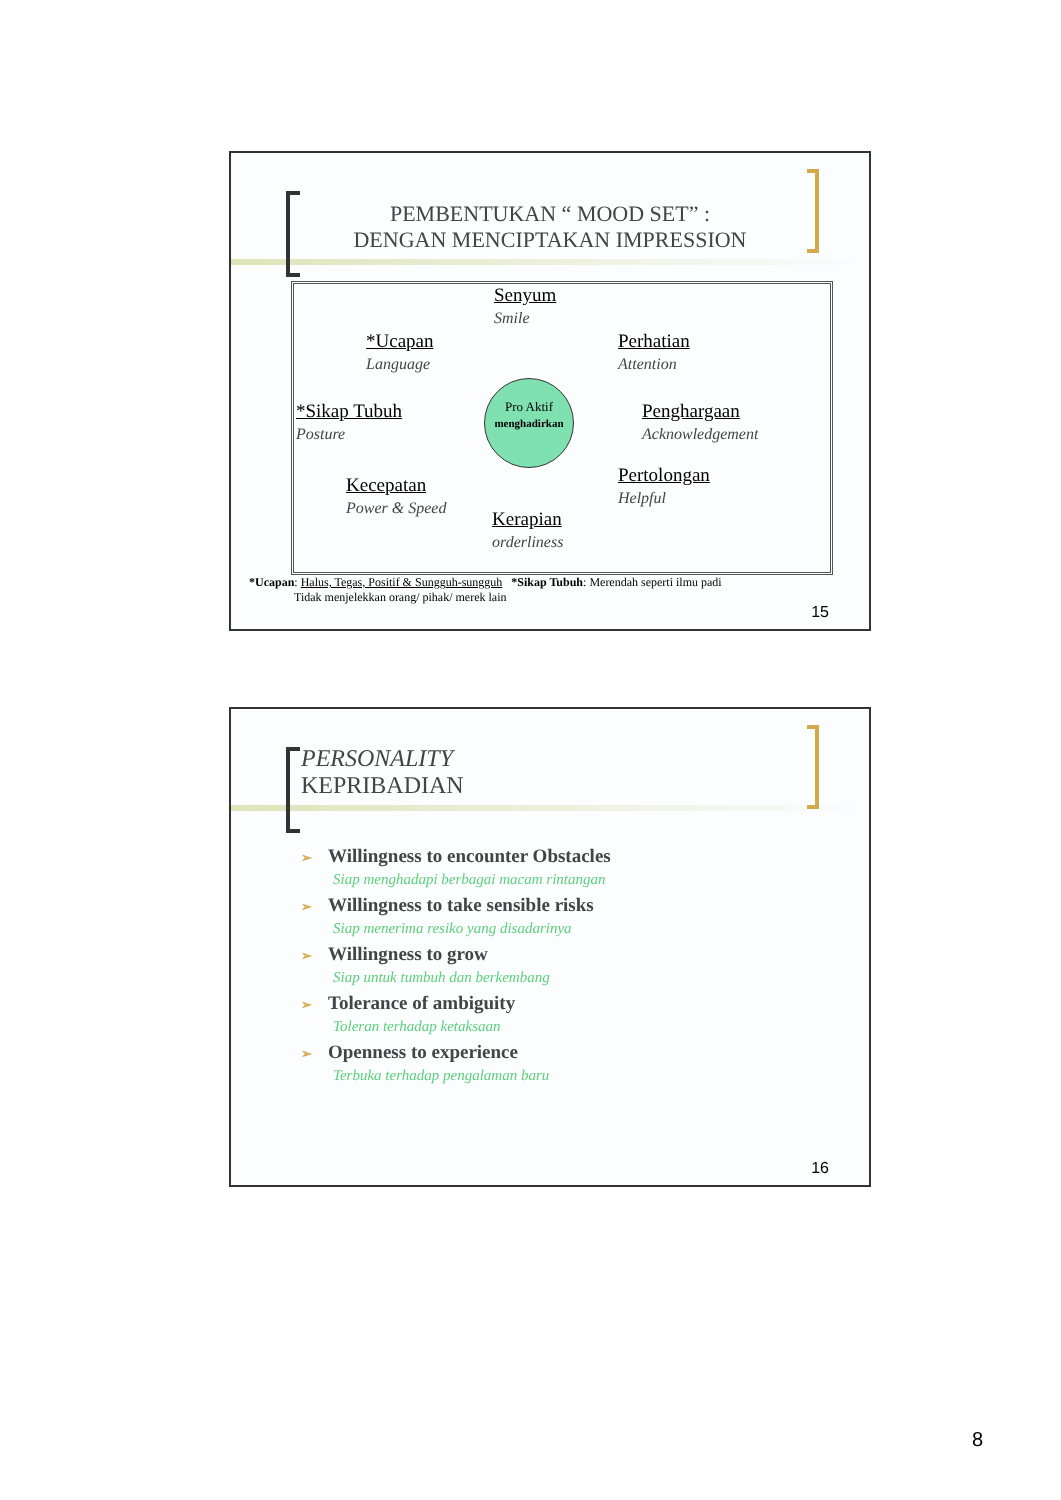PEMBENTUKAN “ MOOD SET” :
DENGAN MENCIPTAKAN IMPRESSION
Senyum
Smile
*Ucapan
Language
Perhatian
Attention
*Sikap Tubuh
Posture
Penghargaan
Acknowledgement
Kecepatan
Power & Speed
Pertolongan
Helpful
Kerapian
orderliness
Pro Aktif
menghadirkan
*Ucapan: Halus, Tegas, Positif & Sungguh-sungguh *Sikap Tubuh: Merendah seperti ilmu padi
Tidak menjelekkan orang/ pihak/ merek lain
15
PERSONALITY
KEPRIBADIAN
➢ Willingness to encounter Obstacles
Siap menghadapi berbagai macam rintangan
➢ Willingness to take sensible risks
Siap menerima resiko yang disadarinya
➢ Willingness to grow
Siap untuk tumbuh dan berkembang
➢ Tolerance of ambiguity
Toleran terhadap ketaksaan
➢ Openness to experience
Terbuka terhadap pengalaman baru
16
8